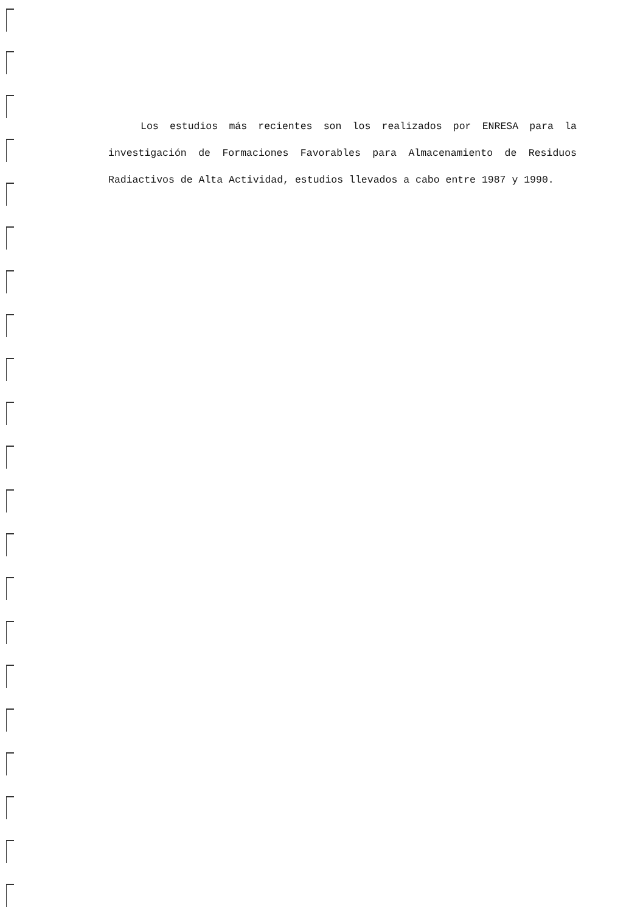Los estudios más recientes son los realizados por ENRESA para la investigación de Formaciones Favorables para Almacenamiento de Residuos Radiactivos de Alta Actividad, estudios llevados a cabo entre 1987 y 1990.